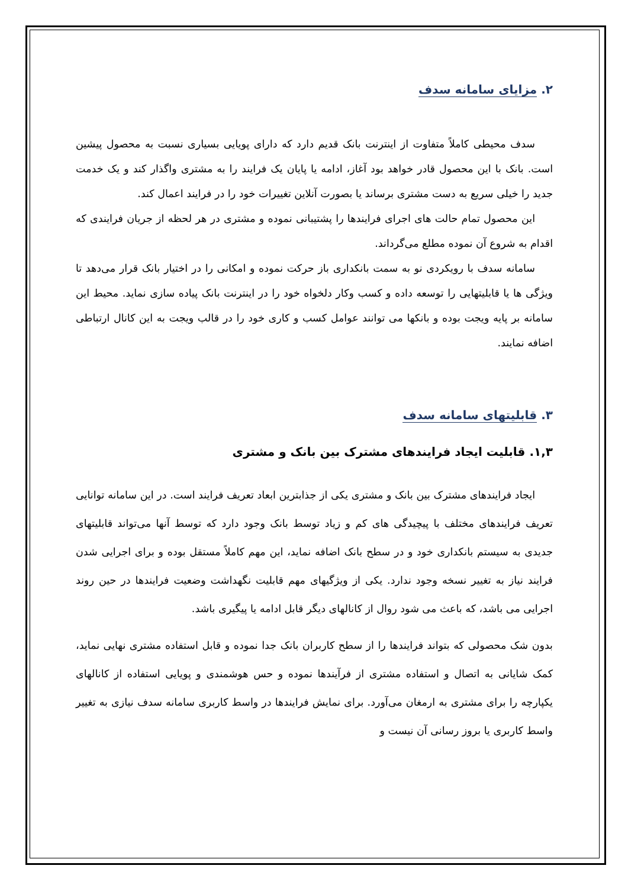۲. مزایای سامانه سدف
سدف محیطی کاملاً متفاوت از اینترنت بانک قدیم دارد که دارای پویایی بسیاری نسبت به محصول پیشین است. بانک با این محصول قادر خواهد بود آغاز، ادامه یا پایان یک فرایند را به مشتری واگذار کند و یک خدمت جدید را خیلی سریع به دست مشتری برساند یا بصورت آنلاین تغییرات خود را در فرایند اعمال کند.
این محصول تمام حالت های اجرای فرایندها را پشتیبانی نموده و مشتری در هر لحظه از جریان فرایندی که اقدام به شروع آن نموده مطلع می‌گرداند.
سامانه سدف با رویکردی نو به سمت بانکداری باز حرکت نموده و امکانی را در اختیار بانک قرار می‌دهد تا ویژگی ها یا قابلیتهایی را توسعه داده و کسب وکار دلخواه خود را در اینترنت بانک پیاده سازی نماید. محیط این سامانه بر پایه ویجت بوده و بانکها می توانند عوامل کسب و کاری خود را در قالب ویجت به این کانال ارتباطی اضافه نمایند.
۳. قابلیتهای سامانه سدف
۱,۳. قابلیت ایجاد فرایندهای مشترک بین بانک و مشتری
ایجاد فرایندهای مشترک بین بانک و مشتری یکی از جذابترین ابعاد تعریف فرایند است. در این سامانه توانایی تعریف فرایندهای مختلف با پیچیدگی های کم و زیاد توسط بانک وجود دارد که توسط آنها می‌تواند قابلیتهای جدیدی به سیستم بانکداری خود و در سطح بانک اضافه نماید، این مهم کاملاً مستقل بوده و برای اجرایی شدن فرایند نیاز به تغییر نسخه وجود ندارد. یکی از ویژگیهای مهم قابلیت نگهداشت وضعیت فرایندها در حین روند اجرایی می باشد، که باعث می شود روال از کانالهای دیگر قابل ادامه یا پیگیری باشد.
بدون شک محصولی که بتواند فرایندها را از سطح کاربران بانک جدا نموده و قابل استفاده مشتری نهایی نماید، کمک شایانی به اتصال و استفاده مشتری از فرآیندها نموده و حس هوشمندی و پویایی استفاده از کانالهای یکپارچه را برای مشتری به ارمغان می‌آورد. برای نمایش فرایندها در واسط کاربری سامانه سدف نیازی به تغییر واسط کاربری یا بروز رسانی آن نیست و